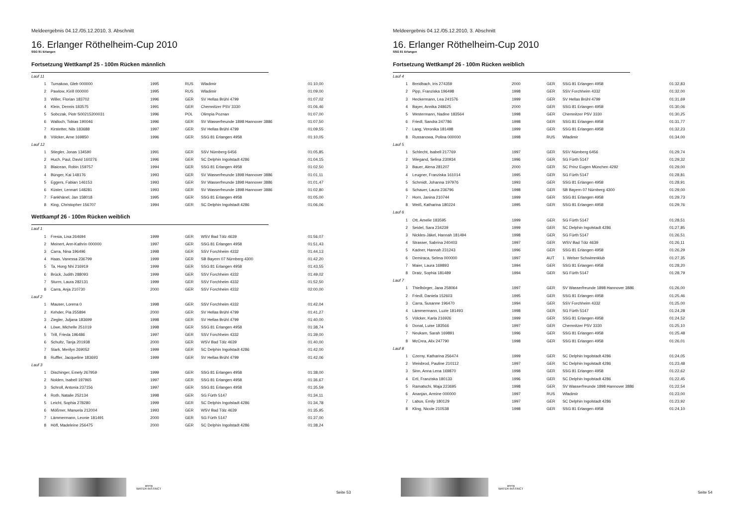Meldeergebnis 04.12./05.12.2010, 3. Abschnitt
16. Erlanger Röthelheim-Cup 2010
SSG 81 Erlangen
Fortsetzung Wettkampf 25 - 100m Rücken männlich
| Lauf 11 | | | | | |
| 1 | Tumakow, Gleb 000000 | 1995 | RUS | Wladimir | 01:10,00 |
| 2 | Pawlow, Kirill 000000 | 1995 | RUS | Wladimir | 01:09,00 |
| 3 | Willer, Florian 183702 | 1996 | GER | SV Hellas Brühl 4799 | 01:07,02 |
| 4 | Klein, Dennis 183575 | 1991 | GER | Chemnitzer PSV 3330 | 01:06,46 |
| 5 | Sobczak, Piotr S00215200031 | 1996 | POL | Olimpia Poznan | 01:07,00 |
| 6 | Walloch, Tobias 190046 | 1996 | GER | SV Wasserfreunde 1898 Hannover 3886 | 01:07,50 |
| 7 | Kirstetter, Nils 183688 | 1997 | GER | SV Hellas Brühl 4799 | 01:09,55 |
| 8 | Völcker, Arne 169850 | 1996 | GER | SSG 81 Erlangen 4958 | 01:10,05 |
| Lauf 12 | | | | | |
| 1 | Stiegler, Jonas 134590 | 1991 | GER | SSV Nürnberg 6456 | 01:05,85 |
| 2 | Huch, Paul, David 160276 | 1996 | GER | SC Delphin Ingolstadt 4286 | 01:04,15 |
| 3 | Blaicean, Robin 159757 | 1994 | GER | SSG 81 Erlangen 4958 | 01:02,50 |
| 4 | Bünger, Kai 148176 | 1993 | GER | SV Wasserfreunde 1898 Hannover 3886 | 01:01,11 |
| 5 | Eggers, Fabian 146153 | 1993 | GER | SV Wasserfreunde 1898 Hannover 3886 | 01:01,47 |
| 6 | Küster, Lennart 148281 | 1993 | GER | SV Wasserfreunde 1898 Hannover 3886 | 01:02,80 |
| 7 | Fankhänel, Jan 158018 | 1995 | GER | SSG 81 Erlangen 4958 | 01:05,00 |
| 8 | King, Christopher 156707 | 1994 | GER | SC Delphin Ingolstadt 4286 | 01:06,06 |
Wettkampf 26 - 100m Rücken weiblich
| Lauf 1 | | | | | |
| 1 | Fresia, Lisa 264694 | 1999 | GER | WSV Bad Tölz 4639 | 01:56,07 |
| 2 | Meinert, Ann-Kathrin 000000 | 1997 | GER | SSG 81 Erlangen 4958 | 01:51,43 |
| 3 | Carra, Nina 196496 | 1998 | GER | SSV Forchheim 4332 | 01:44,13 |
| 4 | Haas, Vanessa 236799 | 1999 | GER | SB Bayern 07 Nürnberg 4300 | 01:42,20 |
| 5 | Ta, Hong Nhi 216919 | 1999 | GER | SSG 81 Erlangen 4958 | 01:43,55 |
| 6 | Brück, Judith 288093 | 1999 | GER | SSV Forchheim 4332 | 01:49,02 |
| 7 | Sturm, Laura 282131 | 1999 | GER | SSV Forchheim 4332 | 01:52,50 |
| 8 | Carra, Anja 210730 | 2000 | GER | SSV Forchheim 4332 | 02:00,00 |
| Lauf 2 | | | | | |
| 1 | Mauser, Lorena 0 | 1998 | GER | SSV Forchheim 4332 | 01:42,04 |
| 2 | Kehder, Pia 255894 | 2000 | GER | SV Hellas Brühl 4799 | 01:41,27 |
| 3 | Ziegler, Juljana 183699 | 1998 | GER | SV Hellas Brühl 4799 | 01:40,00 |
| 4 | Löwe, Michelle 251019 | 1998 | GER | SSG 81 Erlangen 4958 | 01:38,74 |
| 5 | Trill, Frieda 196486 | 1997 | GER | SSV Forchheim 4332 | 01:39,00 |
| 6 | Schultz, Tanja 201938 | 2000 | GER | WSV Bad Tölz 4639 | 01:40,00 |
| 7 | Stark, Merilyn 269052 | 1999 | GER | SC Delphin Ingolstadt 4286 | 01:42,00 |
| 8 | Ruffler, Jacqueline 183693 | 1999 | GER | SV Hellas Brühl 4799 | 01:42,06 |
| Lauf 3 | | | | | |
| 1 | Dischinger, Emely 267959 | 1999 | GER | SSG 81 Erlangen 4958 | 01:38,00 |
| 2 | Nolden, Isabell 197965 | 1997 | GER | SSG 81 Erlangen 4958 | 01:36,67 |
| 3 | Schroll, Antonia 237156 | 1997 | GER | SSG 81 Erlangen 4958 | 01:35,59 |
| 4 | Roth, Natalie 252134 | 1998 | GER | SG Fürth 5147 | 01:34,11 |
| 5 | Leicht, Sophia 278280 | 1999 | GER | SC Delphin Ingolstadt 4286 | 01:34,78 |
| 6 | Mößmer, Manuela 212004 | 1993 | GER | WSV Bad Tölz 4639 | 01:35,95 |
| 7 | Lämmermann, Leonie 181491 | 2000 | GER | SG Fürth 5147 | 01:37,00 |
| 8 | Höfl, Madeleine 256475 | 2000 | GER | SC Delphin Ingolstadt 4286 | 01:38,24 |
arena
WATER INSTINCT
Seite 53
Meldeergebnis 04.12./05.12.2010, 3. Abschnitt
16. Erlanger Röthelheim-Cup 2010
SSG 81 Erlangen
Fortsetzung Wettkampf 26 - 100m Rücken weiblich
| Lauf 4 | | | | | |
| 1 | Breidbach, Iris 274359 | 2000 | GER | SSG 81 Erlangen 4958 | 01:32,83 |
| 2 | Pipp, Franziska 196498 | 1998 | GER | SSV Forchheim 4332 | 01:32,00 |
| 3 | Heckermann, Lea 241576 | 1999 | GER | SV Hellas Brühl 4799 | 01:31,69 |
| 4 | Bayer, Annika 248625 | 2000 | GER | SSG 81 Erlangen 4958 | 01:30,06 |
| 5 | Westermann, Nadine 183564 | 1998 | GER | Chemnitzer PSV 3330 | 01:30,25 |
| 6 | Friedl, Sandra 247786 | 1998 | GER | SSG 81 Erlangen 4958 | 01:31,77 |
| 7 | Lang, Veronika 181498 | 1999 | GER | SSG 81 Erlangen 4958 | 01:32,23 |
| 8 | Russanowa, Polina 000000 | 1998 | RUS | Wladimir | 01:34,00 |
| Lauf 5 | | | | | |
| 1 | Schlecht, Isabell 217769 | 1997 | GER | SSV Nürnberg 6456 | 01:29,74 |
| 2 | Wiegand, Selina 230934 | 1996 | GER | SG Fürth 5147 | 01:29,32 |
| 3 | Bauer, Alena 281207 | 2000 | GER | SC Prinz Eugen München 4292 | 01:29,00 |
| 4 | Leugner, Franziska 161014 | 1995 | GER | SG Fürth 5147 | 01:28,81 |
| 5 | Schmidt, Johanna 197976 | 1993 | GER | SSG 81 Erlangen 4958 | 01:28,91 |
| 6 | Schauer, Laura 236796 | 1998 | GER | SB Bayern 07 Nürnberg 4300 | 01:29,00 |
| 7 | Horn, Janina 210744 | 1999 | GER | SSG 81 Erlangen 4958 | 01:29,73 |
| 8 | Weiß, Katharina 180224 | 1995 | GER | SSG 81 Erlangen 4958 | 01:29,76 |
| Lauf 6 | | | | | |
| 1 | Ott, Amelie 183595 | 1999 | GER | SG Fürth 5147 | 01:28,51 |
| 2 | Seidel, Sara 234239 | 1999 | GER | SC Delphin Ingolstadt 4286 | 01:27,85 |
| 3 | Nickles-Jäkel, Hannah 181494 | 1998 | GER | SG Fürth 5147 | 01:26,51 |
| 4 | Strasser, Sabrina 240403 | 1997 | GER | WSV Bad Tölz 4639 | 01:26,11 |
| 5 | Kadner, Hannah 231243 | 1996 | GER | SSG 81 Erlangen 4958 | 01:26,29 |
| 6 | Demiraca, Selma 000000 | 1997 | AUT | 1. Welser Schwimmklub | 01:27,35 |
| 7 | Maier, Laura 169893 | 1994 | GER | SSG 81 Erlangen 4958 | 01:28,20 |
| 8 | Dratz, Sophia 181489 | 1994 | GER | SG Fürth 5147 | 01:28,79 |
| Lauf 7 | | | | | |
| 1 | Thielbörger, Jana 258064 | 1997 | GER | SV Wasserfreunde 1898 Hannover 3886 | 01:26,00 |
| 2 | Friedl, Daniela 152603 | 1995 | GER | SSG 81 Erlangen 4958 | 01:25,46 |
| 3 | Carra, Susanne 196470 | 1994 | GER | SSV Forchheim 4332 | 01:25,00 |
| 4 | Lämmermann, Luzie 181493 | 1998 | GER | SG Fürth 5147 | 01:24,28 |
| 5 | Völcker, Karla 216926 | 1999 | GER | SSG 81 Erlangen 4958 | 01:24,52 |
| 6 | Donat, Luise 183566 | 1997 | GER | Chemnitzer PSV 3330 | 01:25,10 |
| 7 | Neukam, Sarah 169891 | 1996 | GER | SSG 81 Erlangen 4958 | 01:25,48 |
| 8 | McCrea, Alix 247790 | 1998 | GER | SSG 81 Erlangen 4958 | 01:26,01 |
| Lauf 8 | | | | | |
| 1 | Czerny, Katharina 256474 | 1999 | GER | SC Delphin Ingolstadt 4286 | 01:24,05 |
| 2 | Weisbrod, Pauline 210112 | 1997 | GER | SC Delphin Ingolstadt 4286 | 01:23,48 |
| 3 | Sinn, Anna Lena 169870 | 1998 | GER | SSG 81 Erlangen 4958 | 01:22,62 |
| 4 | Ertl, Franziska 180133 | 1996 | GER | SC Delphin Ingolstadt 4286 | 01:22,45 |
| 5 | Ramatschi, Maja 223695 | 1998 | GER | SV Wasserfreunde 1898 Hannover 3886 | 01:22,54 |
| 6 | Ananjan, Armine 000000 | 1997 | RUS | Wladimir | 01:23,00 |
| 7 | Labus, Emily 180129 | 1997 | GER | SC Delphin Ingolstadt 4286 | 01:23,92 |
| 8 | Kling, Nicole 210538 | 1998 | GER | SSG 81 Erlangen 4958 | 01:24,10 |
arena
WATER INSTINCT
Seite 54